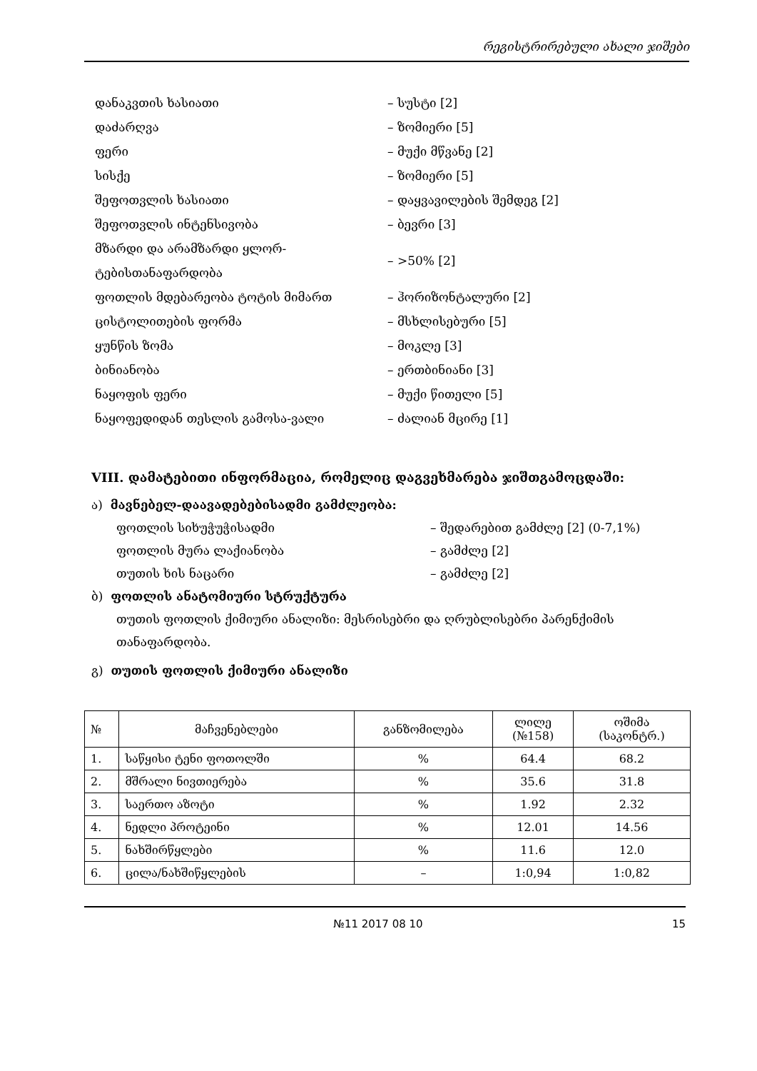რეგისტრირებული ახალი ჯიშები
დანაკვთის ხასიათი – სუსტი [2]
დაძარღვა – ზომიერი [5]
ფერი – მუქი მწვანე [2]
სისქე – ზომიერი [5]
შეფოთვლის ხასიათი – დაყვავილების შემდეგ [2]
შეფოთვლის ინტენსივობა – ბევრი [3]
მზარდი და არამზარდი ყლორ-ტებისთანაფარდობა
– >50% [2]
ფოთლის მდებარეობა ტოტის მიმართ – ჰორიზონტალური [2]
ცისტოლითების ფორმა – მსხლისებური [5]
ყუნწის ზომა – მოკლე [3]
ბინიანობა – ერთბინიანი [3]
ნაყოფის ფერი – მუქი წითელი [5]
ნაყოფედიდან თესლის გამოსა-ვალი – ძალიან მცირე [1]
VIII. დამატებითი ინფორმაცია, რომელიც დაგვეხმარება ჯიშთგამოცდაში:
ა) მავნებელ-დაავადებებისადმი გამძლეობა:
ფოთლის სიხუჭუჭისადმი – შედარებით გამძლე [2] (0-7,1%)
ფოთლის მურა ლაქიანობა – გამძლე [2]
თუთის ხის ნაცარი – გამძლე [2]
ბ) ფოთლის ანატომიური სტრუქტურა
თუთის ფოთლის ქიმიური ანალიზი: მესრისებრი და ღრუბლისებრი პარენქიმის თანაფარდობა.
გ) თუთის ფოთლის ქიმიური ანალიზი
| № | მაჩვენებლები | განზომილება | ლილე (№158) | ოშიმა (საკონტრ.) |
| --- | --- | --- | --- | --- |
| 1. | საწყისი ტენი ფოთოლში | % | 64.4 | 68.2 |
| 2. | მშრალი ნივთიერება | % | 35.6 | 31.8 |
| 3. | საერთო აზოტი | % | 1.92 | 2.32 |
| 4. | ნედლი პროტეინი | % | 12.01 | 14.56 |
| 5. | ნახშირწყლები | % | 11.6 | 12.0 |
| 6. | ცილა/ნახშიწყლების | – | 1:0,94 | 1:0,82 |
№11 2017 08 10 15